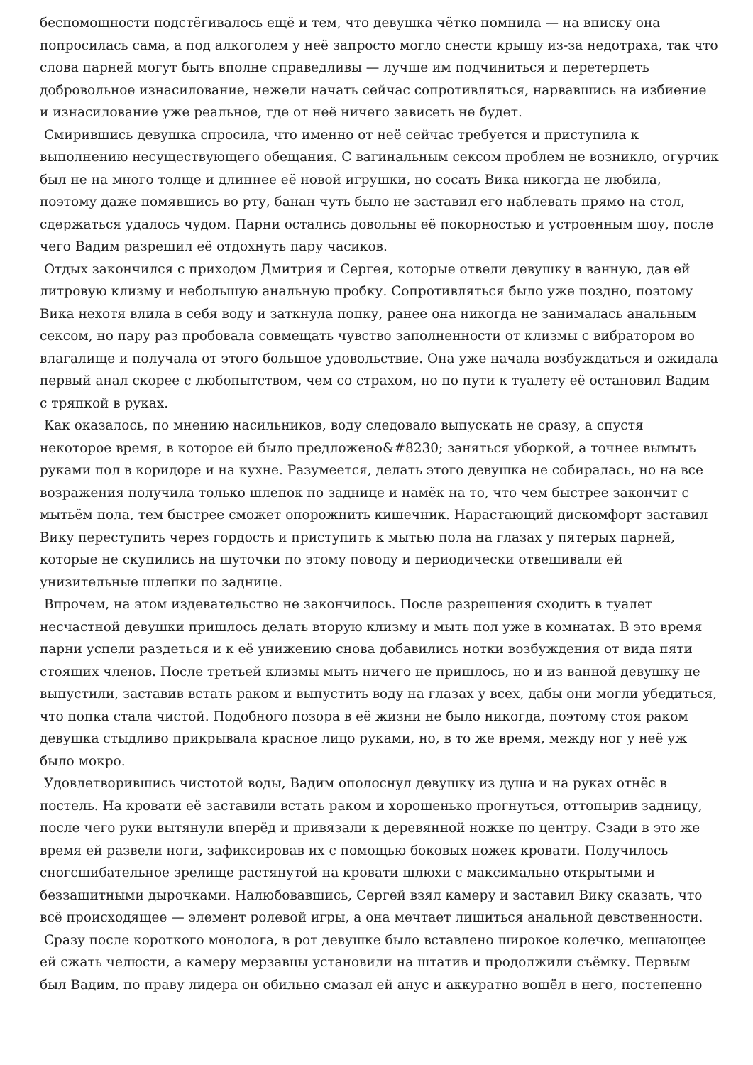беспомощности подстёгивалось ещё и тем, что девушка чётко помнила — на вписку она попросилась сама, а под алкоголем у неё запросто могло снести крышу из-за недотраха, так что слова парней могут быть вполне справедливы — лучше им подчиниться и перетерпеть добровольное изнасилование, нежели начать сейчас сопротивляться, нарвавшись на избиение и изнасилование уже реальное, где от неё ничего зависеть не будет.
Смирившись девушка спросила, что именно от неё сейчас требуется и приступила к выполнению несуществующего обещания. С вагинальным сексом проблем не возникло, огурчик был не на много толще и длиннее её новой игрушки, но сосать Вика никогда не любила, поэтому даже помявшись во рту, банан чуть было не заставил его наблевать прямо на стол, сдержаться удалось чудом. Парни остались довольны её покорностью и устроенным шоу, после чего Вадим разрешил её отдохнуть пару часиков.
Отдых закончился с приходом Дмитрия и Сергея, которые отвели девушку в ванную, дав ей литровую клизму и небольшую анальную пробку. Сопротивляться было уже поздно, поэтому Вика нехотя влила в себя воду и заткнула попку, ранее она никогда не занималась анальным сексом, но пару раз пробовала совмещать чувство заполненности от клизмы с вибратором во влагалище и получала от этого большое удовольствие. Она уже начала возбуждаться и ожидала первый анал скорее с любопытством, чем со страхом, но по пути к туалету её остановил Вадим с тряпкой в руках.
Как оказалось, по мнению насильников, воду следовало выпускать не сразу, а спустя некоторое время, в которое ей было предложено&#8230; заняться уборкой, а точнее вымыть руками пол в коридоре и на кухне. Разумеется, делать этого девушка не собиралась, но на все возражения получила только шлепок по заднице и намёк на то, что чем быстрее закончит с мытьём пола, тем быстрее сможет опорожнить кишечник. Нарастающий дискомфорт заставил Вику переступить через гордость и приступить к мытью пола на глазах у пятерых парней, которые не скупились на шуточки по этому поводу и периодически отвешивали ей унизительные шлепки по заднице.
Впрочем, на этом издевательство не закончилось. После разрешения сходить в туалет несчастной девушки пришлось делать вторую клизму и мыть пол уже в комнатах. В это время парни успели раздеться и к её унижению снова добавились нотки возбуждения от вида пяти стоящих членов. После третьей клизмы мыть ничего не пришлось, но и из ванной девушку не выпустили, заставив встать раком и выпустить воду на глазах у всех, дабы они могли убедиться, что попка стала чистой. Подобного позора в её жизни не было никогда, поэтому стоя раком девушка стыдливо прикрывала красное лицо руками, но, в то же время, между ног у неё уж было мокро.
Удовлетворившись чистотой воды, Вадим ополоснул девушку из душа и на руках отнёс в постель. На кровати её заставили встать раком и хорошенько прогнуться, оттопырив задницу, после чего руки вытянули вперёд и привязали к деревянной ножке по центру. Сзади в это же время ей развели ноги, зафиксировав их с помощью боковых ножек кровати. Получилось сногсшибательное зрелище растянутой на кровати шлюхи с максимально открытыми и беззащитными дырочками. Налюбовавшись, Сергей взял камеру и заставил Вику сказать, что всё происходящее — элемент ролевой игры, а она мечтает лишиться анальной девственности.
Сразу после короткого монолога, в рот девушке было вставлено широкое колечко, мешающее ей сжать челюсти, а камеру мерзавцы установили на штатив и продолжили съёмку. Первым был Вадим, по праву лидера он обильно смазал ей анус и аккуратно вошёл в него, постепенно